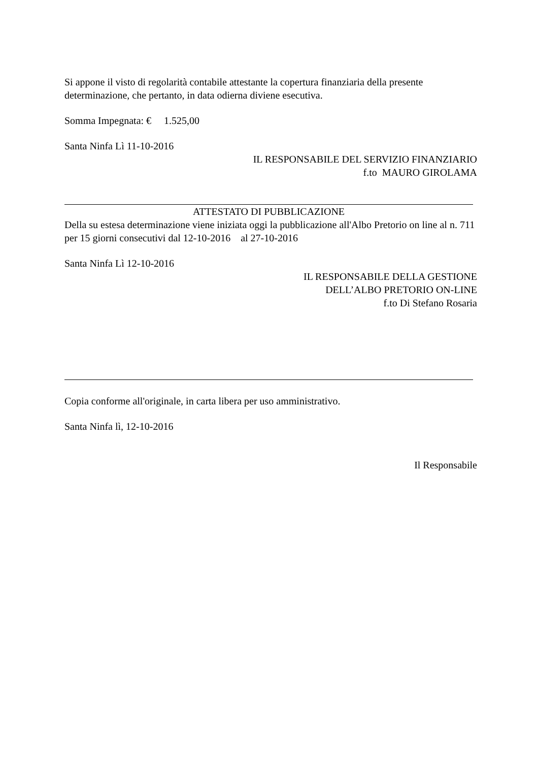Si appone il visto di regolarità contabile attestante la copertura finanziaria della presente determinazione, che pertanto, in data odierna diviene esecutiva.
Somma Impegnata: € 1.525,00
Santa Ninfa Lì 11-10-2016
IL RESPONSABILE DEL SERVIZIO FINANZIARIO
f.to MAURO GIROLAMA
ATTESTATO DI PUBBLICAZIONE
Della su estesa determinazione viene iniziata oggi la pubblicazione all'Albo Pretorio on line al n. 711 per 15 giorni consecutivi dal 12-10-2016 al 27-10-2016
Santa Ninfa Lì 12-10-2016
IL RESPONSABILE DELLA GESTIONE
DELL’ALBO PRETORIO ON-LINE
f.to Di Stefano Rosaria
Copia conforme all'originale, in carta libera per uso amministrativo.
Santa Ninfa lì, 12-10-2016
Il Responsabile